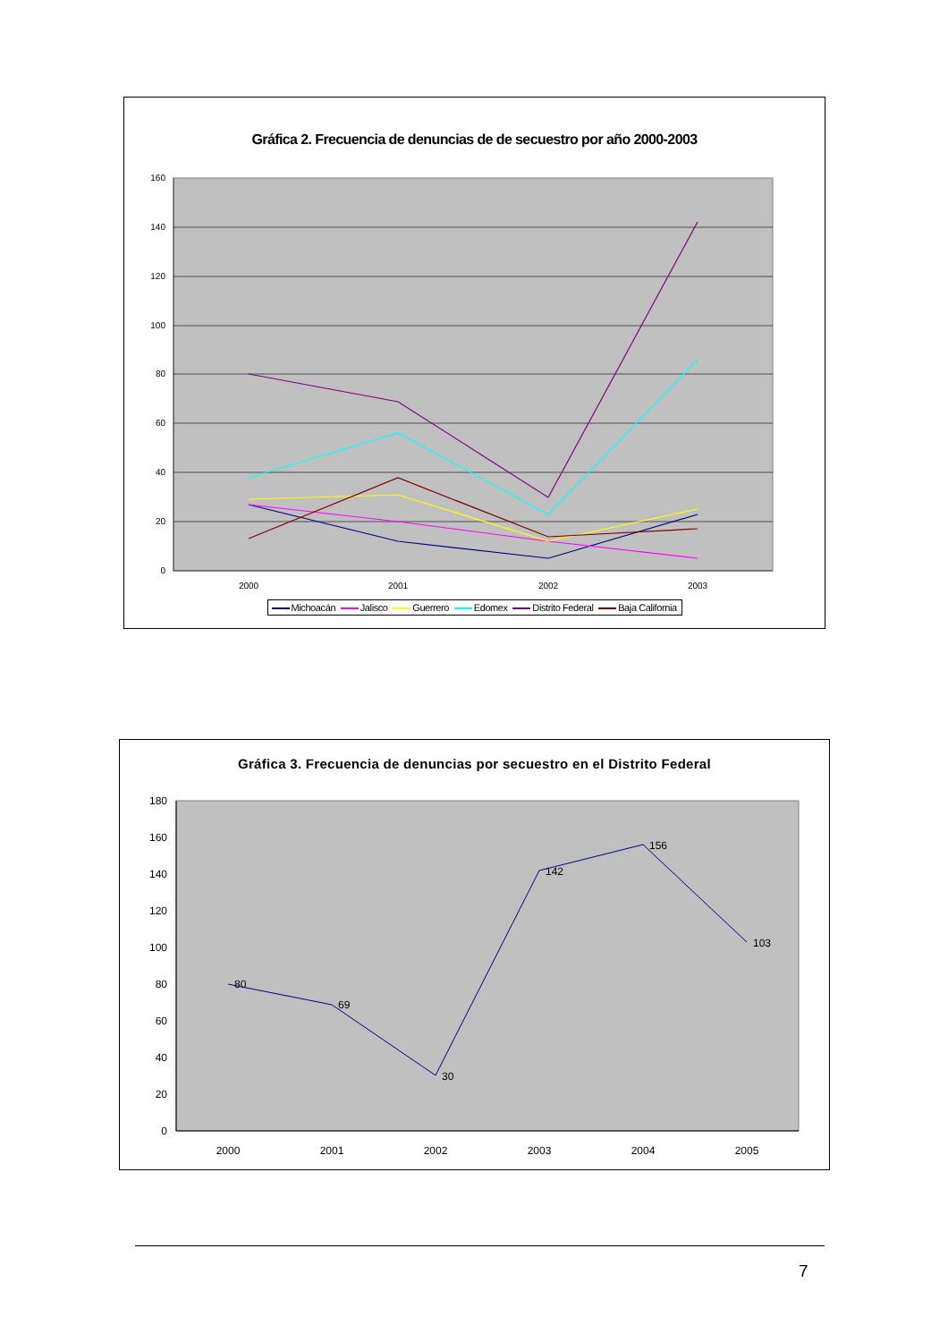Gráfica 2. Frecuencia de denuncias de de secuestro por año 2000-2003
0
20
40
60
80
100
120
140
160
2000
2001
2002
2003
Michoacán Jalisco Guerrero Edomex Distrito Federal Baja California
Gráfica 3. Frecuencia de denuncias por secuestro en el Distrito Federal
0
20
40
60
80
100
120
140
160
180
2000
2001
2002
2003
2004
2005
80
69
30
142
156
103
7